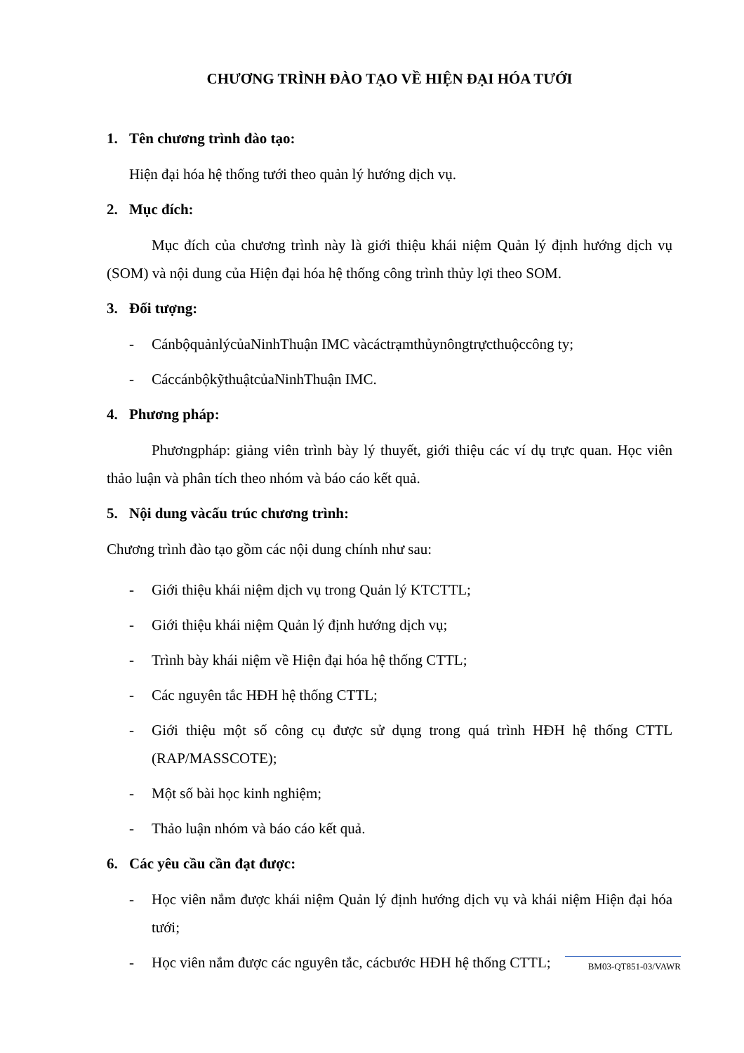CHƯƠNG TRÌNH ĐÀO TẠO VỀ HIỆN ĐẠI HÓA TƯỚI
1. Tên chương trình đào tạo:
Hiện đại hóa hệ thống tưới theo quản lý hướng dịch vụ.
2. Mục đích:
Mục đích của chương trình này là giới thiệu khái niệm Quản lý định hướng dịch vụ (SOM) và nội dung của Hiện đại hóa hệ thống công trình thủy lợi theo SOM.
3. Đối tượng:
- CánbộquảnlýcủaNinhThuận IMC vàcáctrạmthủynôngtrựcthuộccông ty;
- CáccánbộkỹthuậtcủaNinhThuận IMC.
4. Phương pháp:
Phươngpháp: giảng viên trình bày lý thuyết, giới thiệu các ví dụ trực quan. Học viên thảo luận và phân tích theo nhóm và báo cáo kết quả.
5. Nội dung vàcấu trúc chương trình:
Chương trình đào tạo gồm các nội dung chính như sau:
- Giới thiệu khái niệm dịch vụ trong Quản lý KTCTTL;
- Giới thiệu khái niệm Quản lý định hướng dịch vụ;
- Trình bày khái niệm về Hiện đại hóa hệ thống CTTL;
- Các nguyên tắc HĐH hệ thống CTTL;
- Giới thiệu một số công cụ được sử dụng trong quá trình HĐH hệ thống CTTL (RAP/MASSCOTE);
- Một số bài học kinh nghiệm;
- Thảo luận nhóm và báo cáo kết quả.
6. Các yêu cầu cần đạt được:
- Học viên nắm được khái niệm Quản lý định hướng dịch vụ và khái niệm Hiện đại hóa tưới;
- Học viên nắm được các nguyên tắc, cácbước HĐH hệ thống CTTL;
BM03-QT851-03/VAWR